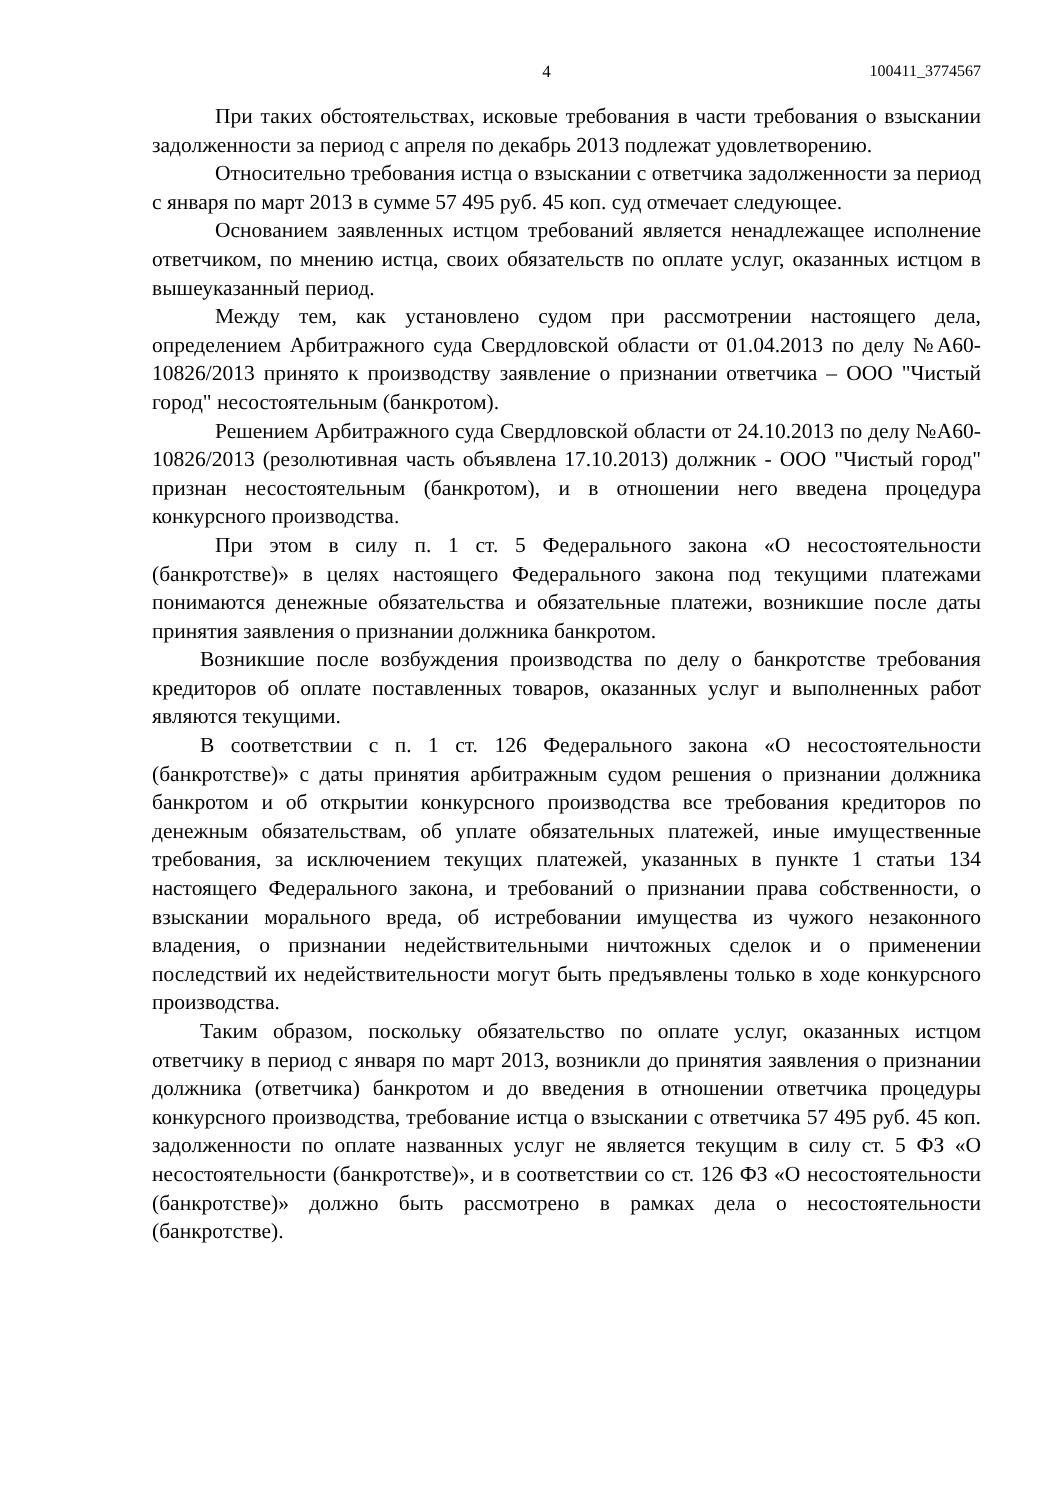4 100411_3774567
При таких обстоятельствах, исковые требования в части требования о взыскании задолженности за период с апреля по декабрь 2013 подлежат удовлетворению.
Относительно требования истца о взыскании с ответчика задолженности за период с января по март 2013 в сумме 57 495 руб. 45 коп. суд отмечает следующее.
Основанием заявленных истцом требований является ненадлежащее исполнение ответчиком, по мнению истца, своих обязательств по оплате услуг, оказанных истцом в вышеуказанный период.
Между тем, как установлено судом при рассмотрении настоящего дела, определением Арбитражного суда Свердловской области от 01.04.2013 по делу №А60-10826/2013 принято к производству заявление о признании ответчика – ООО "Чистый город" несостоятельным (банкротом).
Решением Арбитражного суда Свердловской области от 24.10.2013 по делу №А60-10826/2013 (резолютивная часть объявлена 17.10.2013) должник - ООО "Чистый город" признан несостоятельным (банкротом), и в отношении него введена процедура конкурсного производства.
При этом в силу п. 1 ст. 5 Федерального закона «О несостоятельности (банкротстве)» в целях настоящего Федерального закона под текущими платежами понимаются денежные обязательства и обязательные платежи, возникшие после даты принятия заявления о признании должника банкротом.
Возникшие после возбуждения производства по делу о банкротстве требования кредиторов об оплате поставленных товаров, оказанных услуг и выполненных работ являются текущими.
В соответствии с п. 1 ст. 126 Федерального закона «О несостоятельности (банкротстве)» с даты принятия арбитражным судом решения о признании должника банкротом и об открытии конкурсного производства все требования кредиторов по денежным обязательствам, об уплате обязательных платежей, иные имущественные требования, за исключением текущих платежей, указанных в пункте 1 статьи 134 настоящего Федерального закона, и требований о признании права собственности, о взыскании морального вреда, об истребовании имущества из чужого незаконного владения, о признании недействительными ничтожных сделок и о применении последствий их недействительности могут быть предъявлены только в ходе конкурсного производства.
Таким образом, поскольку обязательство по оплате услуг, оказанных истцом ответчику в период с января по март 2013, возникли до принятия заявления о признании должника (ответчика) банкротом и до введения в отношении ответчика процедуры конкурсного производства, требование истца о взыскании с ответчика 57 495 руб. 45 коп. задолженности по оплате названных услуг не является текущим в силу ст. 5 ФЗ «О несостоятельности (банкротстве)», и в соответствии со ст. 126 ФЗ «О несостоятельности (банкротстве)» должно быть рассмотрено в рамках дела о несостоятельности (банкротстве).